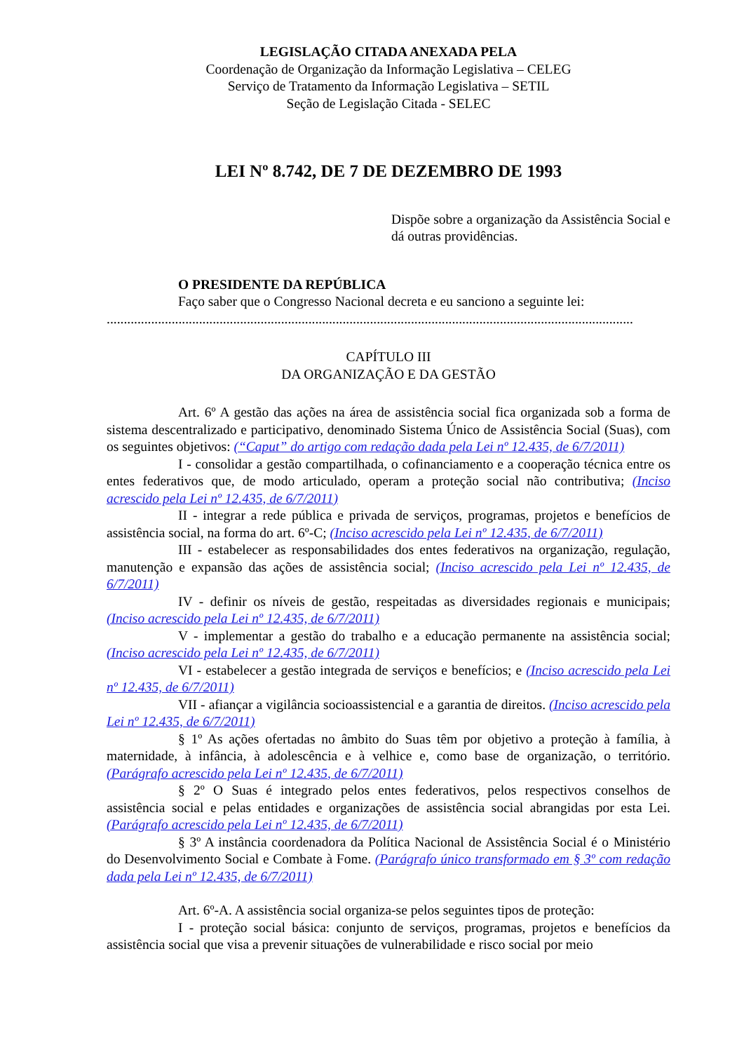LEGISLAÇÃO CITADA ANEXADA PELA
Coordenação de Organização da Informação Legislativa – CELEG
Serviço de Tratamento da Informação Legislativa – SETIL
Seção de Legislação Citada - SELEC
LEI Nº 8.742, DE 7 DE DEZEMBRO DE 1993
Dispõe sobre a organização da Assistência Social e dá outras providências.
O PRESIDENTE DA REPÚBLICA
Faço saber que o Congresso Nacional decreta e eu sanciono a seguinte lei:
..........................................................................................................................................................
CAPÍTULO III
DA ORGANIZAÇÃO E DA GESTÃO
Art. 6º A gestão das ações na área de assistência social fica organizada sob a forma de sistema descentralizado e participativo, denominado Sistema Único de Assistência Social (Suas), com os seguintes objetivos: (“Caput” do artigo com redação dada pela Lei nº 12.435, de 6/7/2011)
I - consolidar a gestão compartilhada, o cofinanciamento e a cooperação técnica entre os entes federativos que, de modo articulado, operam a proteção social não contributiva; (Inciso acrescido pela Lei nº 12.435, de 6/7/2011)
II - integrar a rede pública e privada de serviços, programas, projetos e benefícios de assistência social, na forma do art. 6º-C; (Inciso acrescido pela Lei nº 12.435, de 6/7/2011)
III - estabelecer as responsabilidades dos entes federativos na organização, regulação, manutenção e expansão das ações de assistência social; (Inciso acrescido pela Lei nº 12.435, de 6/7/2011)
IV - definir os níveis de gestão, respeitadas as diversidades regionais e municipais; (Inciso acrescido pela Lei nº 12.435, de 6/7/2011)
V - implementar a gestão do trabalho e a educação permanente na assistência social; (Inciso acrescido pela Lei nº 12.435, de 6/7/2011)
VI - estabelecer a gestão integrada de serviços e benefícios; e (Inciso acrescido pela Lei nº 12.435, de 6/7/2011)
VII - afiançar a vigilância socioassistencial e a garantia de direitos. (Inciso acrescido pela Lei nº 12.435, de 6/7/2011)
§ 1º As ações ofertadas no âmbito do Suas têm por objetivo a proteção à família, à maternidade, à infância, à adolescência e à velhice e, como base de organização, o território. (Parágrafo acrescido pela Lei nº 12.435, de 6/7/2011)
§ 2º O Suas é integrado pelos entes federativos, pelos respectivos conselhos de assistência social e pelas entidades e organizações de assistência social abrangidas por esta Lei. (Parágrafo acrescido pela Lei nº 12.435, de 6/7/2011)
§ 3º A instância coordenadora da Política Nacional de Assistência Social é o Ministério do Desenvolvimento Social e Combate à Fome. (Parágrafo único transformado em § 3º com redação dada pela Lei nº 12.435, de 6/7/2011)
Art. 6º-A. A assistência social organiza-se pelos seguintes tipos de proteção:
I - proteção social básica: conjunto de serviços, programas, projetos e benefícios da assistência social que visa a prevenir situações de vulnerabilidade e risco social por meio